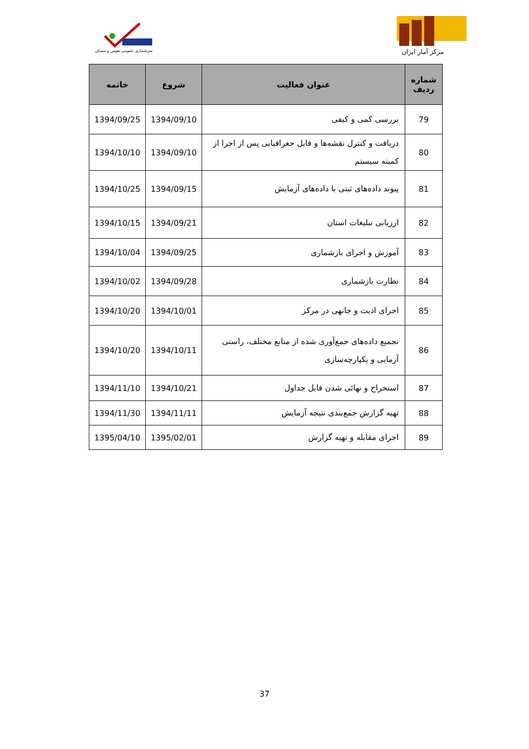سرشماری عمومی نفوس و مسکن
مرکز آمار ایران
| شماره ردیف | عنوان فعالیت | شروع | خاتمه |
| --- | --- | --- | --- |
| 79 | بررسی کمی و کیفی | 1394/09/10 | 1394/09/25 |
| 80 | دریافت و کنترل نقشه‌ها و فایل جغرافیایی پس از اجرا از کمیته سیستم | 1394/09/10 | 1394/10/10 |
| 81 | پیوند داده‌های ثبتی با داده‌های آزمایش | 1394/09/15 | 1394/10/25 |
| 82 | ارزیابی تبلیغات استان | 1394/09/21 | 1394/10/15 |
| 83 | آموزش و اجرای بازشماری | 1394/09/25 | 1394/10/04 |
| 84 | نظارت بازشماری | 1394/09/28 | 1394/10/02 |
| 85 | اجرای ادیت و جانهی در مرکز | 1394/10/01 | 1394/10/20 |
| 86 | تجمیع داده‌های جمع‌آوری شده از منابع مختلف، راستی آزمایی و یکپارچه‌سازی | 1394/10/11 | 1394/10/20 |
| 87 | استخراج و نهائی شدن فایل جداول | 1394/10/21 | 1394/11/10 |
| 88 | تهیه گزارش جمع‌بندی نتیجه آزمایش | 1394/11/11 | 1394/11/30 |
| 89 | اجرای مقابله و تهیه گزارش | 1395/02/01 | 1395/04/10 |
37